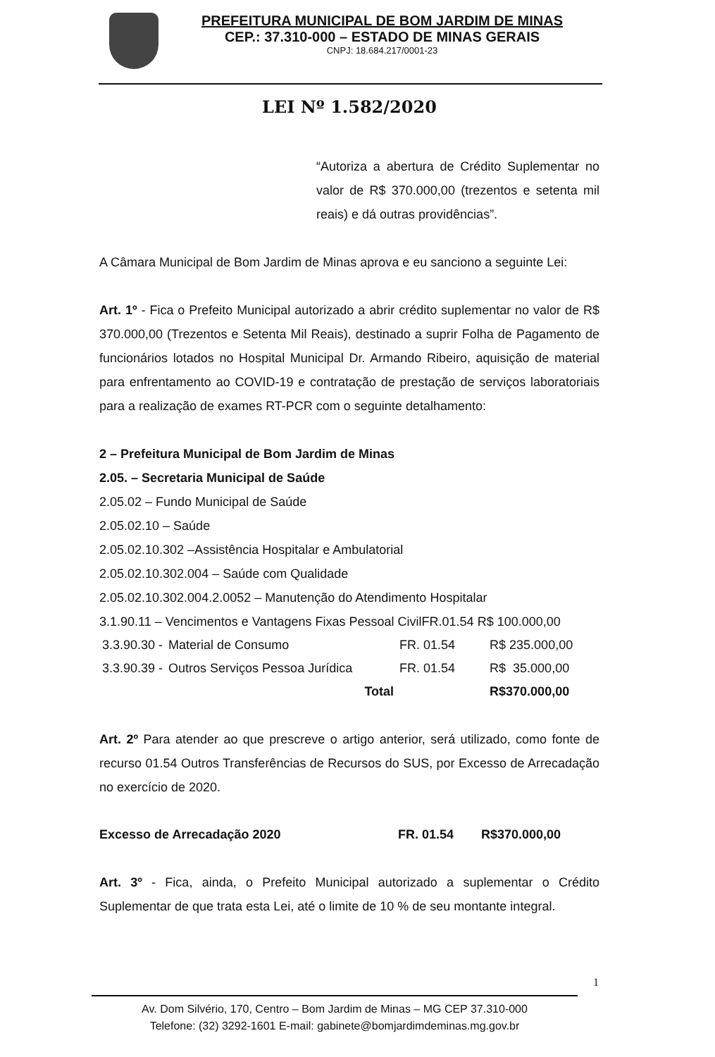PREFEITURA MUNICIPAL DE BOM JARDIM DE MINAS
CEP.: 37.310-000 – ESTADO DE MINAS GERAIS
CNPJ: 18.684.217/0001-23
LEI Nº 1.582/2020
“Autoriza a abertura de Crédito Suplementar no valor de R$ 370.000,00 (trezentos e setenta mil reais) e dá outras providências”.
A Câmara Municipal de Bom Jardim de Minas aprova e eu sanciono a seguinte Lei:
Art. 1º - Fica o Prefeito Municipal autorizado a abrir crédito suplementar no valor de R$ 370.000,00 (Trezentos e Setenta Mil Reais), destinado a suprir Folha de Pagamento de funcionários lotados no Hospital Municipal Dr. Armando Ribeiro, aquisição de material para enfrentamento ao COVID-19 e contratação de prestação de serviços laboratoriais para a realização de exames RT-PCR com o seguinte detalhamento:
2 – Prefeitura Municipal de Bom Jardim de Minas
2.05. – Secretaria Municipal de Saúde
2.05.02 – Fundo Municipal de Saúde
2.05.02.10 – Saúde
2.05.02.10.302 –Assistência Hospitalar e Ambulatorial
2.05.02.10.302.004 – Saúde com Qualidade
2.05.02.10.302.004.2.0052 – Manutenção do Atendimento Hospitalar
3.1.90.11 – Vencimentos e Vantagens Fixas Pessoal CivilFR.01.54 R$ 100.000,00
| 3.3.90.30 - | Material de Consumo | FR. 01.54 | R$ 235.000,00 |
| 3.3.90.39 - | Outros Serviços Pessoa Jurídica | FR. 01.54 | R$ 35.000,00 |
| | Total | | R$370.000,00 |
Art. 2º Para atender ao que prescreve o artigo anterior, será utilizado, como fonte de recurso 01.54 Outros Transferências de Recursos do SUS, por Excesso de Arrecadação no exercício de 2020.
| Excesso de Arrecadação 2020 | FR. 01.54 | R$370.000,00 |
Art. 3º - Fica, ainda, o Prefeito Municipal autorizado a suplementar o Crédito Suplementar de que trata esta Lei, até o limite de 10 % de seu montante integral.
1
Av. Dom Silvério, 170, Centro – Bom Jardim de Minas – MG CEP 37.310-000
Telefone: (32) 3292-1601 E-mail: gabinete@bomjardimdeminas.mg.gov.br